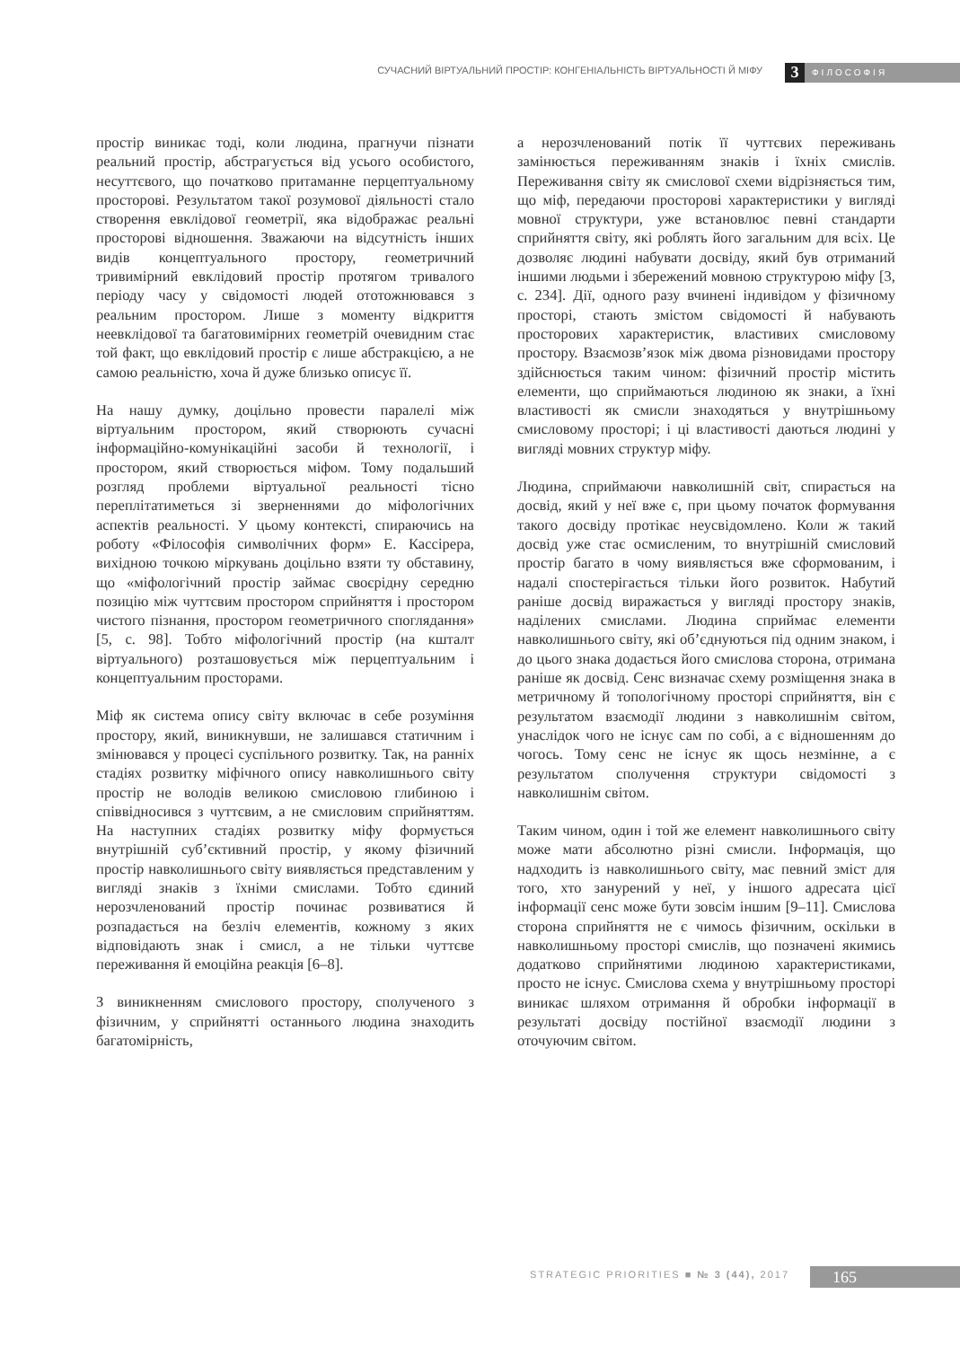СУЧАСНИЙ ВІРТУАЛЬНИЙ ПРОСТІР: КОНГЕНІАЛЬНІСТЬ ВІРТУАЛЬНОСТІ Й МІФУ 3 ФІЛОСОФІЯ
простір виникає тоді, коли людина, прагнучи пізнати реальний простір, абстрагується від усього особистого, несуттєвого, що початково притаманне перцептуальному просторові. Результатом такої розумової діяльності стало створення евклідової геометрії, яка відображає реальні просторові відношення. Зважаючи на відсутність інших видів концептуального простору, геометричний тривимірний евклідовий простір протягом тривалого періоду часу у свідомості людей ототожнювався з реальним простором. Лише з моменту відкриття неевклідової та багатовимірних геометрій очевидним стає той факт, що евклідовий простір є лише абстракцією, а не самою реальністю, хоча й дуже близько описує її.
На нашу думку, доцільно провести паралелі між віртуальним простором, який створюють сучасні інформаційно-комунікаційні засоби й технології, і простором, який створюється міфом. Тому подальший розгляд проблеми віртуальної реальності тісно переплітатиметься зі зверненнями до міфологічних аспектів реальності. У цьому контексті, спираючись на роботу «Філософія символічних форм» Е. Кассірера, вихідною точкою міркувань доцільно взяти ту обставину, що «міфологічний простір займає своєрідну середню позицію між чуттєвим простором сприйняття і простором чистого пізнання, простором геометричного споглядання» [5, с. 98]. Тобто міфологічний простір (на кшталт віртуального) розташовується між перцептуальним і концептуальним просторами.
Міф як система опису світу включає в себе розуміння простору, який, виникнувши, не залишався статичним і змінювався у процесі суспільного розвитку. Так, на ранніх стадіях розвитку міфічного опису навколишнього світу простір не володів великою смисловою глибиною і співвідносився з чуттєвим, а не смисловим сприйняттям. На наступних стадіях розвитку міфу формується внутрішній суб’єктивний простір, у якому фізичний простір навколишнього світу виявляється представленим у вигляді знаків з їхніми смислами. Тобто єдиний нерозчленований простір починає розвиватися й розпадається на безліч елементів, кожному з яких відповідають знак і смисл, а не тільки чуттєве переживання й емоційна реакція [6–8].
З виникненням смислового простору, сполученого з фізичним, у сприйнятті останнього людина знаходить багатомірність,
а нерозчленований потік її чуттєвих переживань замінюється переживанням знаків і їхніх смислів. Переживання світу як смислової схеми відрізняється тим, що міф, передаючи просторові характеристики у вигляді мовної структури, уже встановлює певні стандарти сприйняття світу, які роблять його загальним для всіх. Це дозволяє людині набувати досвіду, який був отриманий іншими людьми і збережений мовною структурою міфу [3, с. 234]. Дії, одного разу вчинені індивідом у фізичному просторі, стають змістом свідомості й набувають просторових характеристик, властивих смисловому простору. Взаємозв’язок між двома різновидами простору здійснюється таким чином: фізичний простір містить елементи, що сприймаються людиною як знаки, а їхні властивості як смисли знаходяться у внутрішньому смисловому просторі; і ці властивості даються людині у вигляді мовних структур міфу.
Людина, сприймаючи навколишній світ, спирається на досвід, який у неї вже є, при цьому початок формування такого досвіду протікає неусвідомлено. Коли ж такий досвід уже стає осмисленим, то внутрішній смисловий простір багато в чому виявляється вже сформованим, і надалі спостерігається тільки його розвиток. Набутий раніше досвід виражається у вигляді простору знаків, наділених смислами. Людина сприймає елементи навколишнього світу, які об’єднуються під одним знаком, і до цього знака додається його смислова сторона, отримана раніше як досвід. Сенс визначає схему розміщення знака в метричному й топологічному просторі сприйняття, він є результатом взаємодії людини з навколишнім світом, унаслідок чого не існує сам по собі, а є відношенням до чогось. Тому сенс не існує як щось незмінне, а є результатом сполучення структури свідомості з навколишнім світом.
Таким чином, один і той же елемент навколишнього світу може мати абсолютно різні смисли. Інформація, що надходить із навколишнього світу, має певний зміст для того, хто занурений у неї, у іншого адресата цієї інформації сенс може бути зовсім іншим [9–11]. Смислова сторона сприйняття не є чимось фізичним, оскільки в навколишньому просторі смислів, що позначені якимись додатково сприйнятими людиною характеристиками, просто не існує. Смислова схема у внутрішньому просторі виникає шляхом отримання й обробки інформації в результаті досвіду постійної взаємодії людини з оточуючим світом.
STRATEGIC PRIORITIES ■ № 3 (44), 2017 165